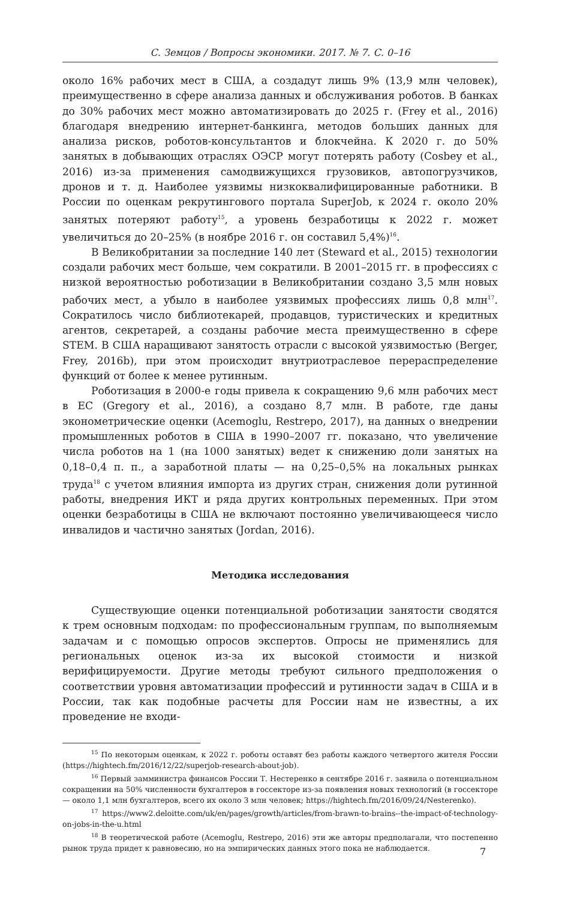С. Земцов / Вопросы экономики. 2017. № 7. С. 0–16
около 16% рабочих мест в США, а создадут лишь 9% (13,9 млн человек), преимущественно в сфере анализа данных и обслуживания роботов. В банках до 30% рабочих мест можно автоматизировать до 2025 г. (Frey et al., 2016) благодаря внедрению интернет-банкинга, методов больших данных для анализа рисков, роботов-консультантов и блокчейна. К 2020 г. до 50% занятых в добывающих отраслях ОЭСР могут потерять работу (Cosbey et al., 2016) из-за применения самодвижущихся грузовиков, автопогрузчиков, дронов и т. д. Наиболее уязвимы низкоквалифицированные работники. В России по оценкам рекрутингового портала SuperJob, к 2024 г. около 20% занятых потеряют работу<sup>15</sup>, а уровень безработицы к 2022 г. может увеличиться до 20–25% (в ноябре 2016 г. он составил 5,4%)<sup>16</sup>.
В Великобритании за последние 140 лет (Steward et al., 2015) технологии создали рабочих мест больше, чем сократили. В 2001–2015 гг. в профессиях с низкой вероятностью роботизации в Великобритании создано 3,5 млн новых рабочих мест, а убыло в наиболее уязвимых профессиях лишь 0,8 млн<sup>17</sup>. Сократилось число библиотекарей, продавцов, туристических и кредитных агентов, секретарей, а созданы рабочие места преимущественно в сфере STEM. В США наращивают занятость отрасли с высокой уязвимостью (Berger, Frey, 2016b), при этом происходит внутриотраслевое перераспределение функций от более к менее рутинным.
Роботизация в 2000-е годы привела к сокращению 9,6 млн рабочих мест в ЕС (Gregory et al., 2016), а создано 8,7 млн. В работе, где даны эконометрические оценки (Acemoglu, Restrepo, 2017), на данных о внедрении промышленных роботов в США в 1990–2007 гг. показано, что увеличение числа роботов на 1 (на 1000 занятых) ведет к снижению доли занятых на 0,18–0,4 п. п., а заработной платы — на 0,25–0,5% на локальных рынках труда<sup>18</sup> с учетом влияния импорта из других стран, снижения доли рутинной работы, внедрения ИКТ и ряда других контрольных переменных. При этом оценки безработицы в США не включают постоянно увеличивающееся число инвалидов и частично занятых (Jordan, 2016).
Методика исследования
Существующие оценки потенциальной роботизации занятости сводятся к трем основным подходам: по профессиональным группам, по выполняемым задачам и с помощью опросов экспертов. Опросы не применялись для региональных оценок из-за их высокой стоимости и низкой верифицируемости. Другие методы требуют сильного предположения о соответствии уровня автоматизации профессий и рутинности задач в США и в России, так как подобные расчеты для России нам не известны, а их проведение не входи-
<sup>15</sup> По некоторым оценкам, к 2022 г. роботы оставят без работы каждого четвертого жителя России (https://hightech.fm/2016/12/22/superjob-research-about-job).
<sup>16</sup> Первый замминистра финансов России Т. Нестеренко в сентябре 2016 г. заявила о потенциальном сокращении на 50% численности бухгалтеров в госсекторе из-за появления новых технологий (в госсекторе — около 1,1 млн бухгалтеров, всего их около 3 млн человек; https://hightech.fm/2016/09/24/Nesterenko).
<sup>17</sup> https://www2.deloitte.com/uk/en/pages/growth/articles/from-brawn-to-brains--the-impact-of-technology-on-jobs-in-the-u.html
<sup>18</sup> В теоретической работе (Acemoglu, Restrepo, 2016) эти же авторы предполагали, что постепенно рынок труда придет к равновесию, но на эмпирических данных этого пока не наблюдается.
7